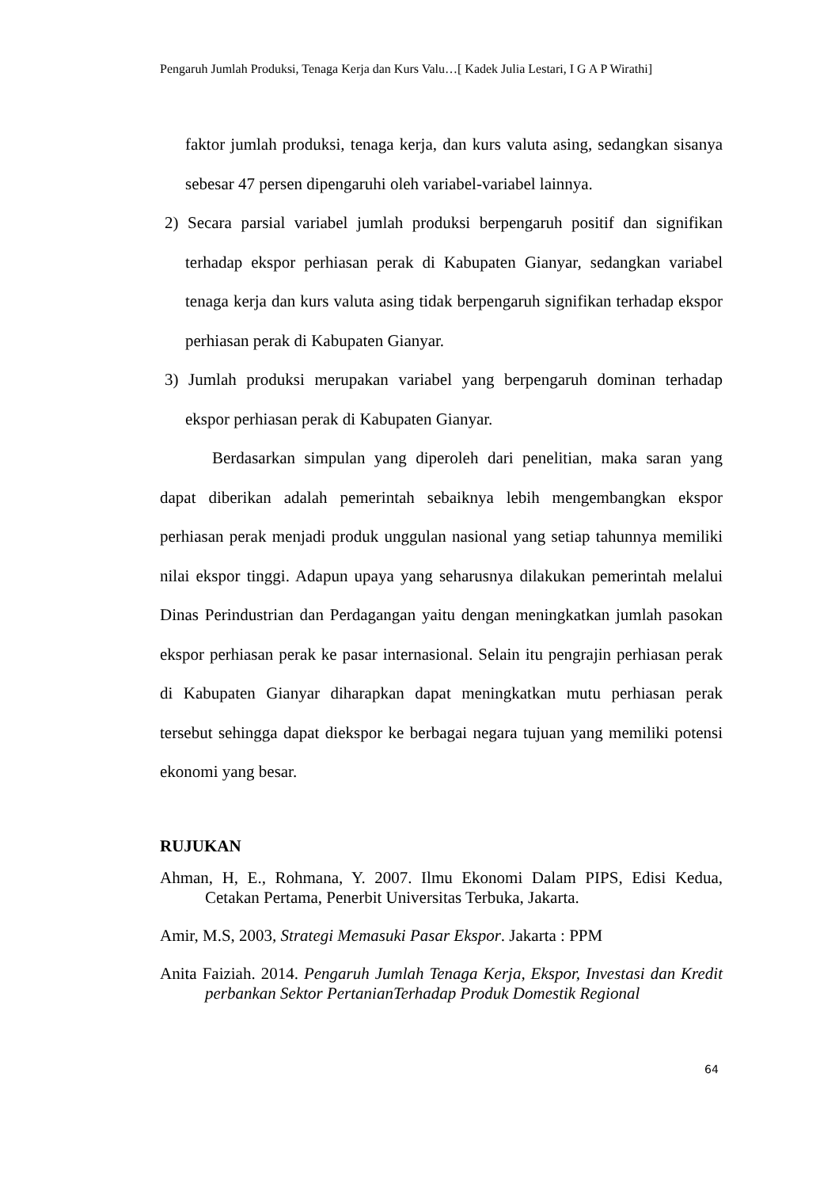Pengaruh Jumlah Produksi, Tenaga Kerja dan Kurs Valu…[ Kadek Julia Lestari, I G A P Wirathi]
faktor jumlah produksi, tenaga kerja, dan kurs valuta asing, sedangkan sisanya sebesar 47 persen dipengaruhi oleh variabel-variabel lainnya.
2) Secara parsial variabel jumlah produksi berpengaruh positif dan signifikan terhadap ekspor perhiasan perak di Kabupaten Gianyar, sedangkan variabel tenaga kerja dan kurs valuta asing tidak berpengaruh signifikan terhadap ekspor perhiasan perak di Kabupaten Gianyar.
3) Jumlah produksi merupakan variabel yang berpengaruh dominan terhadap ekspor perhiasan perak di Kabupaten Gianyar.
Berdasarkan simpulan yang diperoleh dari penelitian, maka saran yang dapat diberikan adalah pemerintah sebaiknya lebih mengembangkan ekspor perhiasan perak menjadi produk unggulan nasional yang setiap tahunnya memiliki nilai ekspor tinggi. Adapun upaya yang seharusnya dilakukan pemerintah melalui Dinas Perindustrian dan Perdagangan yaitu dengan meningkatkan jumlah pasokan ekspor perhiasan perak ke pasar internasional. Selain itu pengrajin perhiasan perak di Kabupaten Gianyar diharapkan dapat meningkatkan mutu perhiasan perak tersebut sehingga dapat diekspor ke berbagai negara tujuan yang memiliki potensi ekonomi yang besar.
RUJUKAN
Ahman, H, E., Rohmana, Y. 2007. Ilmu Ekonomi Dalam PIPS, Edisi Kedua, Cetakan Pertama, Penerbit Universitas Terbuka, Jakarta.
Amir, M.S, 2003, Strategi Memasuki Pasar Ekspor. Jakarta : PPM
Anita Faiziah. 2014. Pengaruh Jumlah Tenaga Kerja, Ekspor, Investasi dan Kredit perbankan Sektor PertanianTerhadap Produk Domestik Regional
64